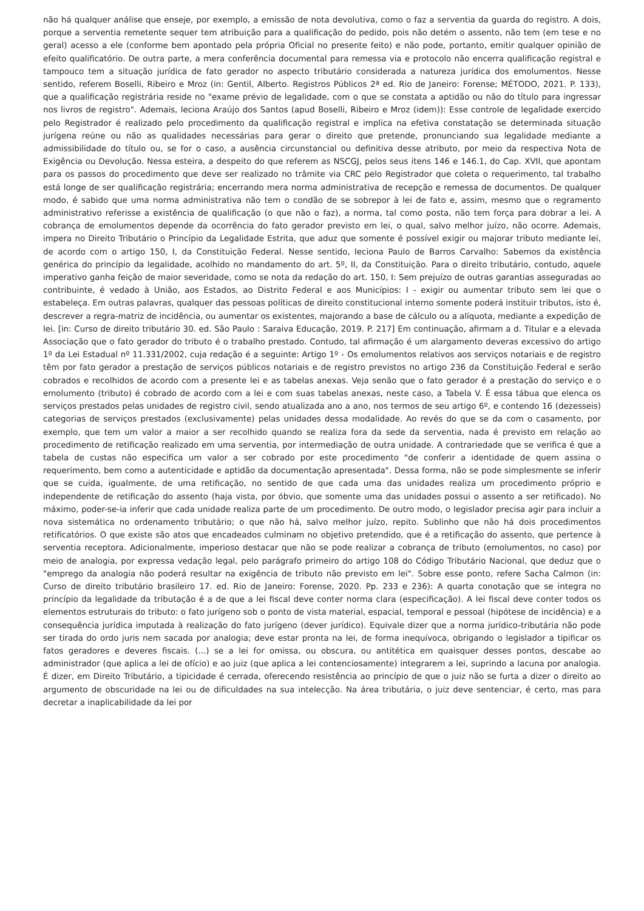não há qualquer análise que enseje, por exemplo, a emissão de nota devolutiva, como o faz a serventia da guarda do registro. A dois, porque a serventia remetente sequer tem atribuição para a qualificação do pedido, pois não detém o assento, não tem (em tese e no geral) acesso a ele (conforme bem apontado pela própria Oficial no presente feito) e não pode, portanto, emitir qualquer opinião de efeito qualificatório. De outra parte, a mera conferência documental para remessa via e protocolo não encerra qualificação registral e tampouco tem a situação jurídica de fato gerador no aspecto tributário considerada a natureza jurídica dos emolumentos. Nesse sentido, referem Boselli, Ribeiro e Mroz (in: Gentil, Alberto. Registros Públicos 2ª ed. Rio de Janeiro: Forense; MÉTODO, 2021. P. 133), que a qualificação registrária reside no "exame prévio de legalidade, com o que se constata a aptidão ou não do título para ingressar nos livros de registro". Ademais, leciona Araújo dos Santos (apud Boselli, Ribeiro e Mroz (idem)): Esse controle de legalidade exercido pelo Registrador é realizado pelo procedimento da qualificação registral e implica na efetiva constatação se determinada situação jurígena reúne ou não as qualidades necessárias para gerar o direito que pretende, pronunciando sua legalidade mediante a admissibilidade do título ou, se for o caso, a ausência circunstancial ou definitiva desse atributo, por meio da respectiva Nota de Exigência ou Devolução. Nessa esteira, a despeito do que referem as NSCGJ, pelos seus itens 146 e 146.1, do Cap. XVII, que apontam para os passos do procedimento que deve ser realizado no trâmite via CRC pelo Registrador que coleta o requerimento, tal trabalho está longe de ser qualificação registrária; encerrando mera norma administrativa de recepção e remessa de documentos. De qualquer modo, é sabido que uma norma administrativa não tem o condão de se sobrepor à lei de fato e, assim, mesmo que o regramento administrativo referisse a existência de qualificação (o que não o faz), a norma, tal como posta, não tem força para dobrar a lei. A cobrança de emolumentos depende da ocorrência do fato gerador previsto em lei, o qual, salvo melhor juízo, não ocorre. Ademais, impera no Direito Tributário o Princípio da Legalidade Estrita, que aduz que somente é possível exigir ou majorar tributo mediante lei, de acordo com o artigo 150, I, da Constituição Federal. Nesse sentido, leciona Paulo de Barros Carvalho: Sabemos da existência genérica do princípio da legalidade, acolhido no mandamento do art. 5º, II, da Constituição. Para o direito tributário, contudo, aquele imperativo ganha feição de maior severidade, como se nota da redação do art. 150, I: Sem prejuízo de outras garantias asseguradas ao contribuinte, é vedado à União, aos Estados, ao Distrito Federal e aos Municípios: I - exigir ou aumentar tributo sem lei que o estabeleça. Em outras palavras, qualquer das pessoas políticas de direito constitucional interno somente poderá instituir tributos, isto é, descrever a regra-matriz de incidência, ou aumentar os existentes, majorando a base de cálculo ou a alíquota, mediante a expedição de lei. [in: Curso de direito tributário 30. ed. São Paulo : Saraiva Educação, 2019. P. 217] Em continuação, afirmam a d. Titular e a elevada Associação que o fato gerador do tributo é o trabalho prestado. Contudo, tal afirmação é um alargamento deveras excessivo do artigo 1º da Lei Estadual nº 11.331/2002, cuja redação é a seguinte: Artigo 1º - Os emolumentos relativos aos serviços notariais e de registro têm por fato gerador a prestação de serviços públicos notariais e de registro previstos no artigo 236 da Constituição Federal e serão cobrados e recolhidos de acordo com a presente lei e as tabelas anexas. Veja senão que o fato gerador é a prestação do serviço e o emolumento (tributo) é cobrado de acordo com a lei e com suas tabelas anexas, neste caso, a Tabela V. É essa tábua que elenca os serviços prestados pelas unidades de registro civil, sendo atualizada ano a ano, nos termos de seu artigo 6º, e contendo 16 (dezesseis) categorias de serviços prestados (exclusivamente) pelas unidades dessa modalidade. Ao revés do que se da com o casamento, por exemplo, que tem um valor a maior a ser recolhido quando se realiza fora da sede da serventia, nada é previsto em relação ao procedimento de retificação realizado em uma serventia, por intermediação de outra unidade. A contrariedade que se verifica é que a tabela de custas não especifica um valor a ser cobrado por este procedimento "de conferir a identidade de quem assina o requerimento, bem como a autenticidade e aptidão da documentação apresentada". Dessa forma, não se pode simplesmente se inferir que se cuida, igualmente, de uma retificação, no sentido de que cada uma das unidades realiza um procedimento próprio e independente de retificação do assento (haja vista, por óbvio, que somente uma das unidades possui o assento a ser retificado). No máximo, poder-se-ia inferir que cada unidade realiza parte de um procedimento. De outro modo, o legislador precisa agir para incluir a nova sistemática no ordenamento tributário; o que não há, salvo melhor juízo, repito. Sublinho que não há dois procedimentos retificatórios. O que existe são atos que encadeados culminam no objetivo pretendido, que é a retificação do assento, que pertence à serventia receptora. Adicionalmente, imperioso destacar que não se pode realizar a cobrança de tributo (emolumentos, no caso) por meio de analogia, por expressa vedação legal, pelo parágrafo primeiro do artigo 108 do Código Tributário Nacional, que deduz que o "emprego da analogia não poderá resultar na exigência de tributo não previsto em lei". Sobre esse ponto, refere Sacha Calmon (in: Curso de direito tributário brasileiro 17. ed. Rio de Janeiro: Forense, 2020. Pp. 233 e 236): A quarta conotação que se integra no princípio da legalidade da tributação é a de que a lei fiscal deve conter norma clara (especificação). A lei fiscal deve conter todos os elementos estruturais do tributo: o fato jurígeno sob o ponto de vista material, espacial, temporal e pessoal (hipótese de incidência) e a consequência jurídica imputada à realização do fato jurígeno (dever jurídico). Equivale dizer que a norma jurídico-tributária não pode ser tirada do ordo juris nem sacada por analogia; deve estar pronta na lei, de forma inequívoca, obrigando o legislador a tipificar os fatos geradores e deveres fiscais. (...) se a lei for omissa, ou obscura, ou antitética em quaisquer desses pontos, descabe ao administrador (que aplica a lei de ofício) e ao juiz (que aplica a lei contenciosamente) integrarem a lei, suprindo a lacuna por analogia. É dizer, em Direito Tributário, a tipicidade é cerrada, oferecendo resistência ao princípio de que o juiz não se furta a dizer o direito ao argumento de obscuridade na lei ou de dificuldades na sua intelecção. Na área tributária, o juiz deve sentenciar, é certo, mas para decretar a inaplicabilidade da lei por